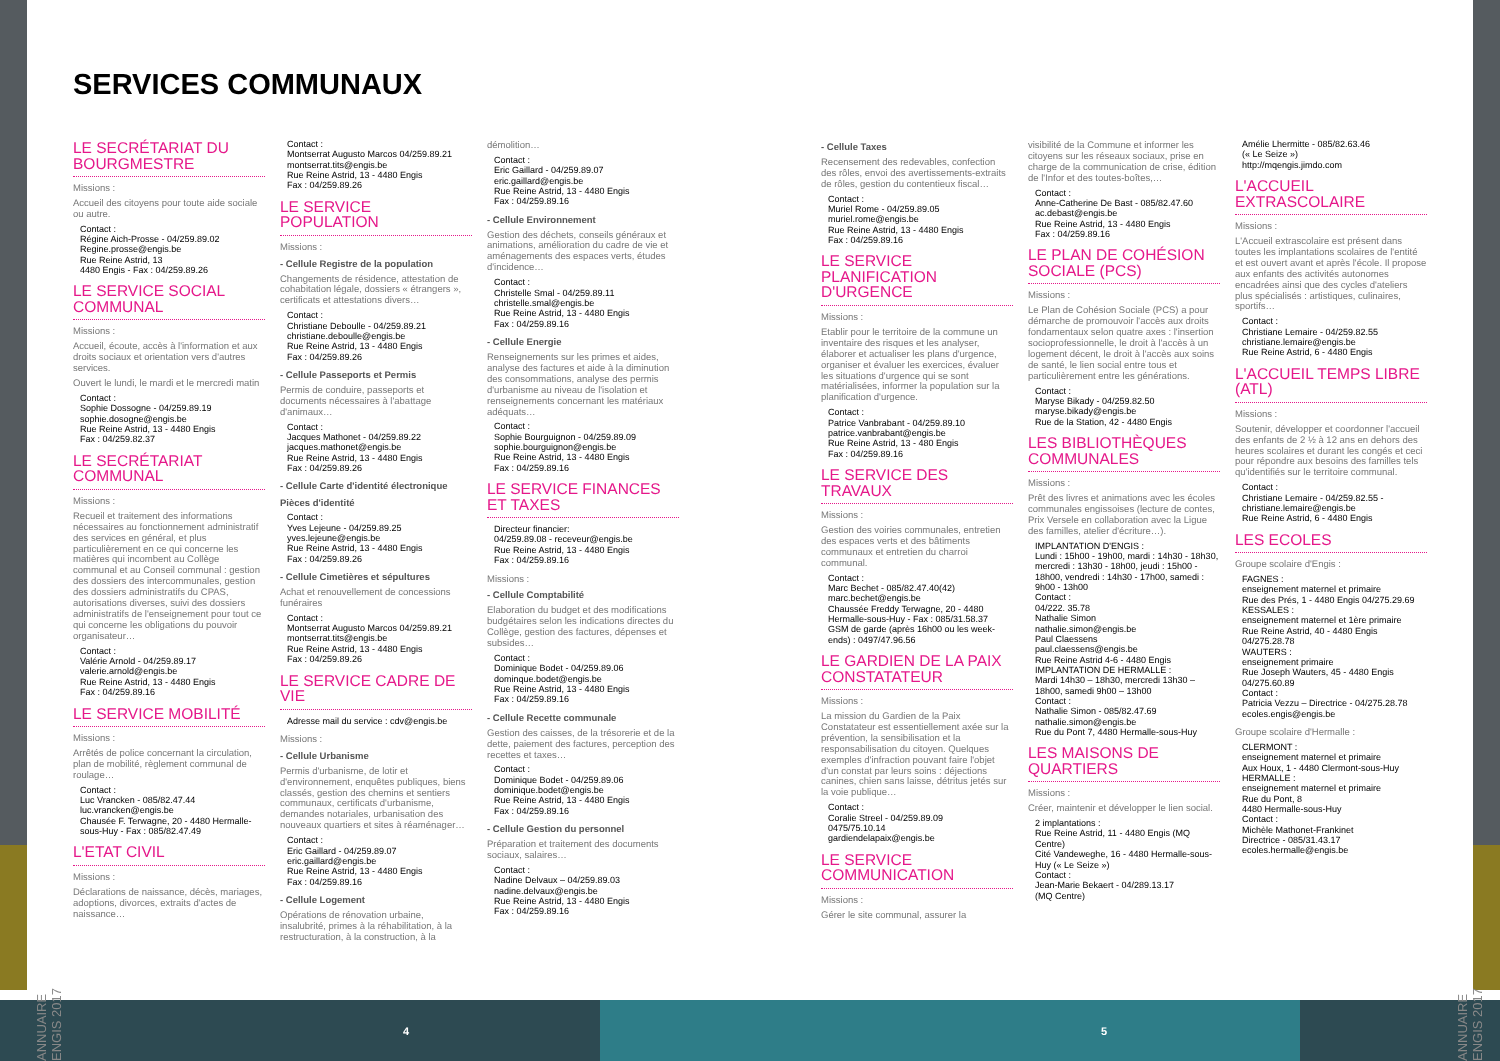4 5
SERVICES COMMUNAUX
LE SECRÉTARIAT DU BOURGMESTRE
Missions :
Accueil des citoyens pour toute aide sociale ou autre.
Contact :
Régine Aich-Prosse - 04/259.89.02
Regine.prosse@engis.be
Rue Reine Astrid, 13
4480 Engis - Fax : 04/259.89.26
LE SERVICE SOCIAL COMMUNAL
Missions :
Accueil, écoute, accès à l'information et aux droits sociaux et orientation vers d'autres services.
Ouvert le lundi, le mardi et le mercredi matin
Contact :
Sophie Dossogne - 04/259.89.19
sophie.dosogne@engis.be
Rue Reine Astrid, 13 - 4480 Engis
Fax : 04/259.82.37
LE SECRÉTARIAT COMMUNAL
Missions :
Recueil et traitement des informations nécessaires au fonctionnement administratif des services en général, et plus particulièrement en ce qui concerne les matières qui incombent au Collège communal et au Conseil communal : gestion des dossiers des intercommunales, gestion des dossiers administratifs du CPAS, autorisations diverses, suivi des dossiers administratifs de l'enseignement pour tout ce qui concerne les obligations du pouvoir organisateur…
Contact :
Valérie Arnold - 04/259.89.17
valerie.arnold@engis.be
Rue Reine Astrid, 13 - 4480 Engis
Fax : 04/259.89.16
LE SERVICE MOBILITÉ
Missions :
Arrêtés de police concernant la circulation, plan de mobilité, règlement communal de roulage…
Contact :
Luc Vrancken - 085/82.47.44
luc.vrancken@engis.be
Chausée F. Terwagne, 20 - 4480 Hermalle-sous-Huy - Fax : 085/82.47.49
L'ETAT CIVIL
Missions :
Déclarations de naissance, décès, mariages, adoptions, divorces, extraits d'actes de naissance…
Contact :
Montserrat Augusto Marcos 04/259.89.21
montserrat.tits@engis.be
Rue Reine Astrid, 13 - 4480 Engis
Fax : 04/259.89.26
LE SERVICE POPULATION
Missions :
- Cellule Registre de la population
Changements de résidence, attestation de cohabitation légale, dossiers « étrangers », certificats et attestations divers…
Contact :
Christiane Deboulle - 04/259.89.21
christiane.deboulle@engis.be
Rue Reine Astrid, 13 - 4480 Engis
Fax : 04/259.89.26
- Cellule Passeports et Permis
Permis de conduire, passeports et documents nécessaires à l'abattage d'animaux…
Contact :
Jacques Mathonet - 04/259.89.22
jacques.mathonet@engis.be
Rue Reine Astrid, 13 - 4480 Engis
Fax : 04/259.89.26
- Cellule Carte d'identité électronique
Pièces d'identité
Contact :
Yves Lejeune - 04/259.89.25
yves.lejeune@engis.be
Rue Reine Astrid, 13 - 4480 Engis
Fax : 04/259.89.26
- Cellule Cimetières et sépultures
Achat et renouvellement de concessions funéraires
Contact :
Montserrat Augusto Marcos 04/259.89.21
montserrat.tits@engis.be
Rue Reine Astrid, 13 - 4480 Engis
Fax : 04/259.89.26
LE SERVICE CADRE DE VIE
Adresse mail du service : cdv@engis.be
Missions :
- Cellule Urbanisme
Permis d'urbanisme, de lotir et d'environnement, enquêtes publiques, biens classés, gestion des chemins et sentiers communaux, certificats d'urbanisme, demandes notariales, urbanisation des nouveaux quartiers et sites à réaménager…
Contact :
Eric Gaillard - 04/259.89.07
eric.gaillard@engis.be
Rue Reine Astrid, 13 - 4480 Engis
Fax : 04/259.89.16
- Cellule Logement
Opérations de rénovation urbaine, insalubrité, primes à la réhabilitation, à la restructuration, à la construction, à la
démolition…
Contact :
Eric Gaillard - 04/259.89.07
eric.gaillard@engis.be
Rue Reine Astrid, 13 - 4480 Engis
Fax : 04/259.89.16
- Cellule Environnement
Gestion des déchets, conseils généraux et animations, amélioration du cadre de vie et aménagements des espaces verts, études d'incidence…
Contact :
Christelle Smal - 04/259.89.11
christelle.smal@engis.be
Rue Reine Astrid, 13 - 4480 Engis
Fax : 04/259.89.16
- Cellule Energie
Renseignements sur les primes et aides, analyse des factures et aide à la diminution des consommations, analyse des permis d'urbanisme au niveau de l'isolation et renseignements concernant les matériaux adéquats…
Contact :
Sophie Bourguignon - 04/259.89.09
sophie.bourguignon@engis.be
Rue Reine Astrid, 13 - 4480 Engis
Fax : 04/259.89.16
LE SERVICE FINANCES ET TAXES
Directeur financier:
04/259.89.08 - receveur@engis.be
Rue Reine Astrid, 13 - 4480 Engis
Fax : 04/259.89.16
Missions :
- Cellule Comptabilité
Elaboration du budget et des modifications budgétaires selon les indications directes du Collège, gestion des factures, dépenses et subsides…
Contact :
Dominique Bodet - 04/259.89.06
dominque.bodet@engis.be
Rue Reine Astrid, 13 - 4480 Engis
Fax : 04/259.89.16
- Cellule Recette communale
Gestion des caisses, de la trésorerie et de la dette, paiement des factures, perception des recettes et taxes…
Contact :
Dominique Bodet - 04/259.89.06
dominique.bodet@engis.be
Rue Reine Astrid, 13 - 4480 Engis
Fax : 04/259.89.16
- Cellule Gestion du personnel
Préparation et traitement des documents sociaux, salaires…
Contact :
Nadine Delvaux – 04/259.89.03
nadine.delvaux@engis.be
Rue Reine Astrid, 13 - 4480 Engis
Fax : 04/259.89.16
- Cellule Taxes
Recensement des redevables, confection des rôles, envoi des avertissements-extraits de rôles, gestion du contentieux fiscal…
Contact :
Muriel Rome - 04/259.89.05
muriel.rome@engis.be
Rue Reine Astrid, 13 - 4480 Engis
Fax : 04/259.89.16
LE SERVICE PLANIFICATION D'URGENCE
Missions :
Etablir pour le territoire de la commune un inventaire des risques et les analyser, élaborer et actualiser les plans d'urgence, organiser et évaluer les exercices, évaluer les situations d'urgence qui se sont matérialisées, informer la population sur la planification d'urgence.
Contact :
Patrice Vanbrabant - 04/259.89.10
patrice.vanbrabant@engis.be
Rue Reine Astrid, 13 - 480 Engis
Fax : 04/259.89.16
LE SERVICE DES TRAVAUX
Missions :
Gestion des voiries communales, entretien des espaces verts et des bâtiments communaux et entretien du charroi communal.
Contact :
Marc Bechet - 085/82.47.40(42)
marc.bechet@engis.be
Chaussée Freddy Terwagne, 20 - 4480 Hermalle-sous-Huy - Fax : 085/31.58.37
GSM de garde (après 16h00 ou les week-ends) : 0497/47.96.56
LE GARDIEN DE LA PAIX CONSTATATEUR
Missions :
La mission du Gardien de la Paix Constatateur est essentiellement axée sur la prévention, la sensibilisation et la responsabilisation du citoyen. Quelques exemples d'infraction pouvant faire l'objet d'un constat par leurs soins : déjections canines, chien sans laisse, détritus jetés sur la voie publique…
Contact :
Coralie Streel - 04/259.89.09
0475/75.10.14
gardiendelapaix@engis.be
LE SERVICE COMMUNICATION
Missions :
Gérer le site communal, assurer la
visibilité de la Commune et informer les citoyens sur les réseaux sociaux, prise en charge de la communication de crise, édition de l'Infor et des toutes-boîtes,…
Contact :
Anne-Catherine De Bast - 085/82.47.60
ac.debast@engis.be
Rue Reine Astrid, 13 - 4480 Engis
Fax : 04/259.89.16
LE PLAN DE COHÉSION SOCIALE (PCS)
Missions :
Le Plan de Cohésion Sociale (PCS) a pour démarche de promouvoir l'accès aux droits fondamentaux selon quatre axes : l'insertion socioprofessionnelle, le droit à l'accès à un logement décent, le droit à l'accès aux soins de santé, le lien social entre tous et particulièrement entre les générations.
Contact :
Maryse Bikady - 04/259.82.50
maryse.bikady@engis.be
Rue de la Station, 42 - 4480 Engis
LES BIBLIOTHÈQUES COMMUNALES
Missions :
Prêt des livres et animations avec les écoles communales engissoises (lecture de contes, Prix Versele en collaboration avec la Ligue des familles, atelier d'écriture…).
IMPLANTATION D'ENGIS :
Lundi : 15h00 - 19h00, mardi : 14h30 - 18h30, mercredi : 13h30 - 18h00, jeudi : 15h00 - 18h00, vendredi : 14h30 - 17h00, samedi : 9h00 - 13h00
Contact :
04/222. 35.78
Nathalie Simon
nathalie.simon@engis.be
Paul Claessens
paul.claessens@engis.be
Rue Reine Astrid 4-6 - 4480 Engis
IMPLANTATION DE HERMALLE :
Mardi 14h30 – 18h30, mercredi 13h30 – 18h00, samedi 9h00 – 13h00
Contact :
Nathalie Simon - 085/82.47.69
nathalie.simon@engis.be
Rue du Pont 7, 4480 Hermalle-sous-Huy
LES MAISONS DE QUARTIERS
Missions :
Créer, maintenir et développer le lien social.
2 implantations :
Rue Reine Astrid, 11 - 4480 Engis (MQ Centre)
Cité Vandeweghe, 16 - 4480 Hermalle-sous-Huy (« Le Seize »)
Contact :
Jean-Marie Bekaert - 04/289.13.17
(MQ Centre)
Amélie Lhermitte - 085/82.63.46
(« Le Seize »)
http://mqengis.jimdo.com
L'ACCUEIL EXTRASCOLAIRE
Missions :
L'Accueil extrascolaire est présent dans toutes les implantations scolaires de l'entité et est ouvert avant et après l'école. Il propose aux enfants des activités autonomes encadrées ainsi que des cycles d'ateliers plus spécialisés : artistiques, culinaires, sportifs…
Contact :
Christiane Lemaire - 04/259.82.55
christiane.lemaire@engis.be
Rue Reine Astrid, 6 - 4480 Engis
L'ACCUEIL TEMPS LIBRE (ATL)
Missions :
Soutenir, développer et coordonner l'accueil des enfants de 2 ½ à 12 ans en dehors des heures scolaires et durant les congés et ceci pour répondre aux besoins des familles tels qu'identifiés sur le territoire communal.
Contact :
Christiane Lemaire - 04/259.82.55 - christiane.lemaire@engis.be
Rue Reine Astrid, 6 - 4480 Engis
LES ECOLES
Groupe scolaire d'Engis :
FAGNES :
enseignement maternel et primaire
Rue des Prés, 1 - 4480 Engis 04/275.29.69
KESSALES :
enseignement maternel et 1ère primaire
Rue Reine Astrid, 40 - 4480 Engis
04/275.28.78
WAUTERS :
enseignement primaire
Rue Joseph Wauters, 45 - 4480 Engis
04/275.60.89
Contact :
Patricia Vezzu – Directrice - 04/275.28.78
ecoles.engis@engis.be
Groupe scolaire d'Hermalle :
CLERMONT :
enseignement maternel et primaire
Aux Houx, 1 - 4480 Clermont-sous-Huy
HERMALLE :
enseignement maternel et primaire
Rue du Pont, 8
4480 Hermalle-sous-Huy
Contact :
Michèle Mathonet-Frankinet
Directrice - 085/31.43.17
ecoles.hermalle@engis.be
ANNUAIRE ENGIS 2017
ANNUAIRE ENGIS 2017